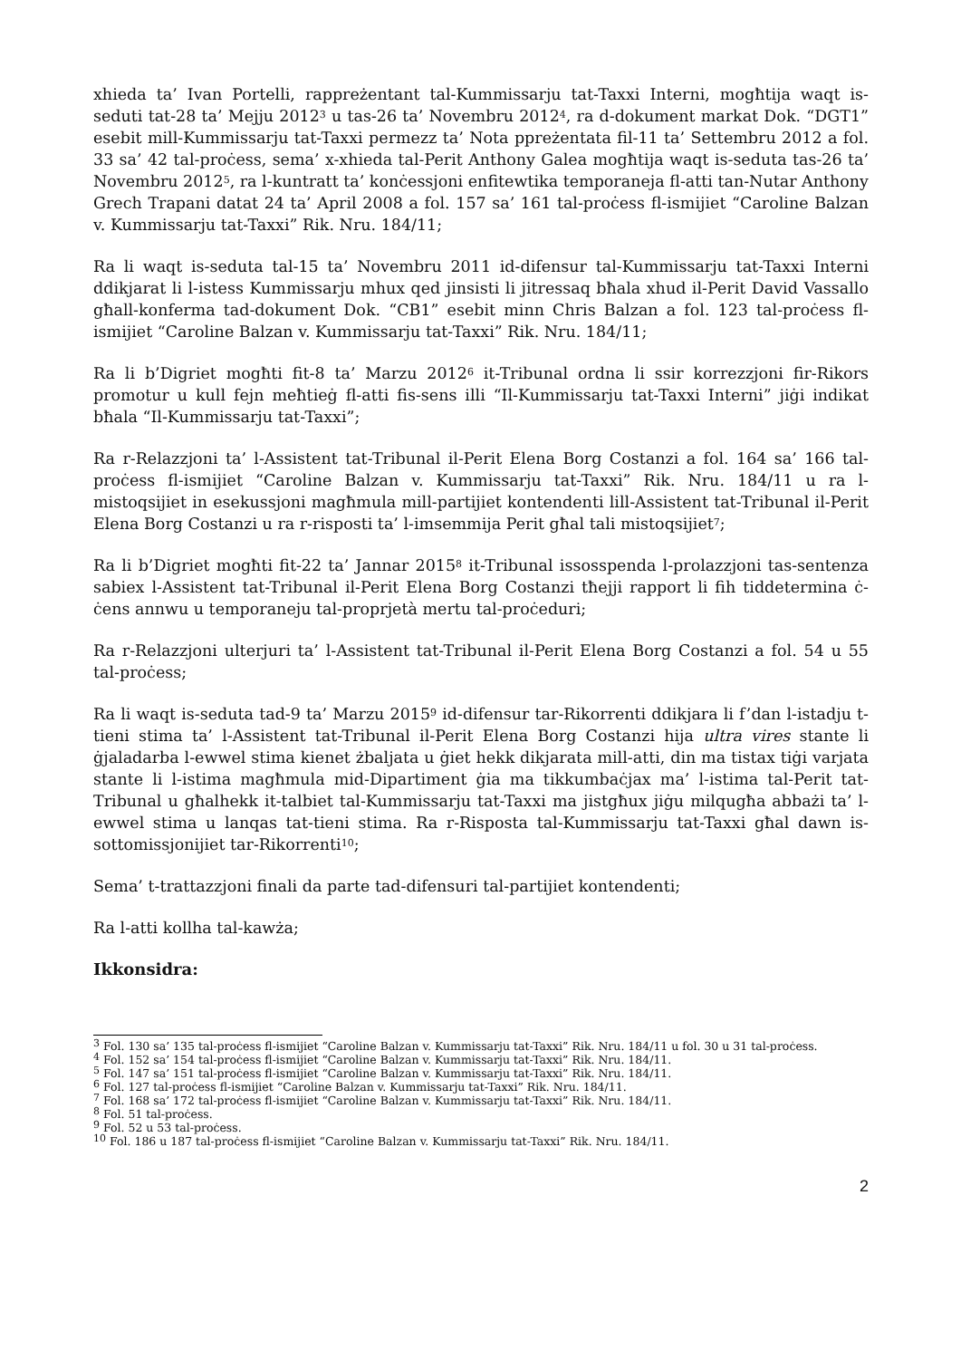xhieda ta’ Ivan Portelli, rappreżentant tal-Kummissarju tat-Taxxi Interni, mogħtija waqt is-seduti tat-28 ta’ Mejju 2012<sup>3</sup> u tas-26 ta’ Novembru 2012<sup>4</sup>, ra d-dokument markat Dok. “DGT1” esebit mill-Kummissarju tat-Taxxi permezz ta’ Nota ppreżentata fil-11 ta’ Settembru 2012 a fol. 33 sa’ 42 tal-proċess, sema’ x-xhieda tal-Perit Anthony Galea mogħtija waqt is-seduta tas-26 ta’ Novembru 2012<sup>5</sup>, ra l-kuntratt ta’ konċessjoni enfitewtika temporaneja fl-atti tan-Nutar Anthony Grech Trapani datat 24 ta’ April 2008 a fol. 157 sa’ 161 tal-proċess fl-ismijiet “Caroline Balzan v. Kummissarju tat-Taxxi” Rik. Nru. 184/11;
Ra li waqt is-seduta tal-15 ta’ Novembru 2011 id-difensur tal-Kummissarju tat-Taxxi Interni ddikjarat li l-istess Kummissarju mhux qed jinsisti li jitressaq bħala xhud il-Perit David Vassallo għall-konferma tad-dokument Dok. “CB1” esebit minn Chris Balzan a fol. 123 tal-proċess fl-ismijiet “Caroline Balzan v. Kummissarju tat-Taxxi” Rik. Nru. 184/11;
Ra li b’Digriet mogħti fit-8 ta’ Marzu 2012<sup>6</sup> it-Tribunal ordna li ssir korrezzjoni fir-Rikors promotur u kull fejn meħtieġ fl-atti fis-sens illi “Il-Kummissarju tat-Taxxi Interni” jiġi indikat bħala “Il-Kummissarju tat-Taxxi”;
Ra r-Relazzjoni ta’ l-Assistent tat-Tribunal il-Perit Elena Borg Costanzi a fol. 164 sa’ 166 tal-proċess fl-ismijiet “Caroline Balzan v. Kummissarju tat-Taxxi” Rik. Nru. 184/11 u ra l-mistoqsijiet in esekussjoni magħmula mill-partijiet kontendenti lill-Assistent tat-Tribunal il-Perit Elena Borg Costanzi u ra r-risposti ta’ l-imsemmija Perit għal tali mistoqsijiet<sup>7</sup>;
Ra li b’Digriet mogħti fit-22 ta’ Jannar 2015<sup>8</sup> it-Tribunal issosspenda l-prolazzjoni tas-sentenza sabiex l-Assistent tat-Tribunal il-Perit Elena Borg Costanzi tħejji rapport li fih tiddetermina ċ-ċens annwu u temporaneju tal-proprjetà mertu tal-proċeduri;
Ra r-Relazzjoni ulterjuri ta’ l-Assistent tat-Tribunal il-Perit Elena Borg Costanzi a fol. 54 u 55 tal-proċess;
Ra li waqt is-seduta tad-9 ta’ Marzu 2015<sup>9</sup> id-difensur tar-Rikorrenti ddikjara li f’dan l-istadju t-tieni stima ta’ l-Assistent tat-Tribunal il-Perit Elena Borg Costanzi hija ultra vires stante li ġjaladarba l-ewwel stima kienet żbaljata u ġiet hekk dikjarata mill-atti, din ma tistax tiġi varjata stante li l-istima magħmula mid-Dipartiment ġia ma tikkumbaċjax ma’ l-istima tal-Perit tat-Tribunal u għalhekk it-talbiet tal-Kummissarju tat-Taxxi ma jistgħux jiġu milqugħa abbażi ta’ l-ewwel stima u lanqas tat-tieni stima. Ra r-Risposta tal-Kummissarju tat-Taxxi għal dawn is-sottomissjonijiet tar-Rikorrenti<sup>10</sup>;
Sema’ t-trattazzjoni finali da parte tad-difensuri tal-partijiet kontendenti;
Ra l-atti kollha tal-kawża;
Ikkonsidra:
<sup>3</sup> Fol. 130 sa’ 135 tal-proċess fl-ismijiet “Caroline Balzan v. Kummissarju tat-Taxxi” Rik. Nru. 184/11 u fol. 30 u 31 tal-proċess.
<sup>4</sup> Fol. 152 sa’ 154 tal-proċess fl-ismijiet “Caroline Balzan v. Kummissarju tat-Taxxi” Rik. Nru. 184/11.
<sup>5</sup> Fol. 147 sa’ 151 tal-proċess fl-ismijiet “Caroline Balzan v. Kummissarju tat-Taxxi” Rik. Nru. 184/11.
<sup>6</sup> Fol. 127 tal-proċess fl-ismijiet “Caroline Balzan v. Kummissarju tat-Taxxi” Rik. Nru. 184/11.
<sup>7</sup> Fol. 168 sa’ 172 tal-proċess fl-ismijiet “Caroline Balzan v. Kummissarju tat-Taxxi” Rik. Nru. 184/11.
<sup>8</sup> Fol. 51 tal-proċess.
<sup>9</sup> Fol. 52 u 53 tal-proċess.
<sup>10</sup> Fol. 186 u 187 tal-proċess fl-ismijiet “Caroline Balzan v. Kummissarju tat-Taxxi” Rik. Nru. 184/11.
2